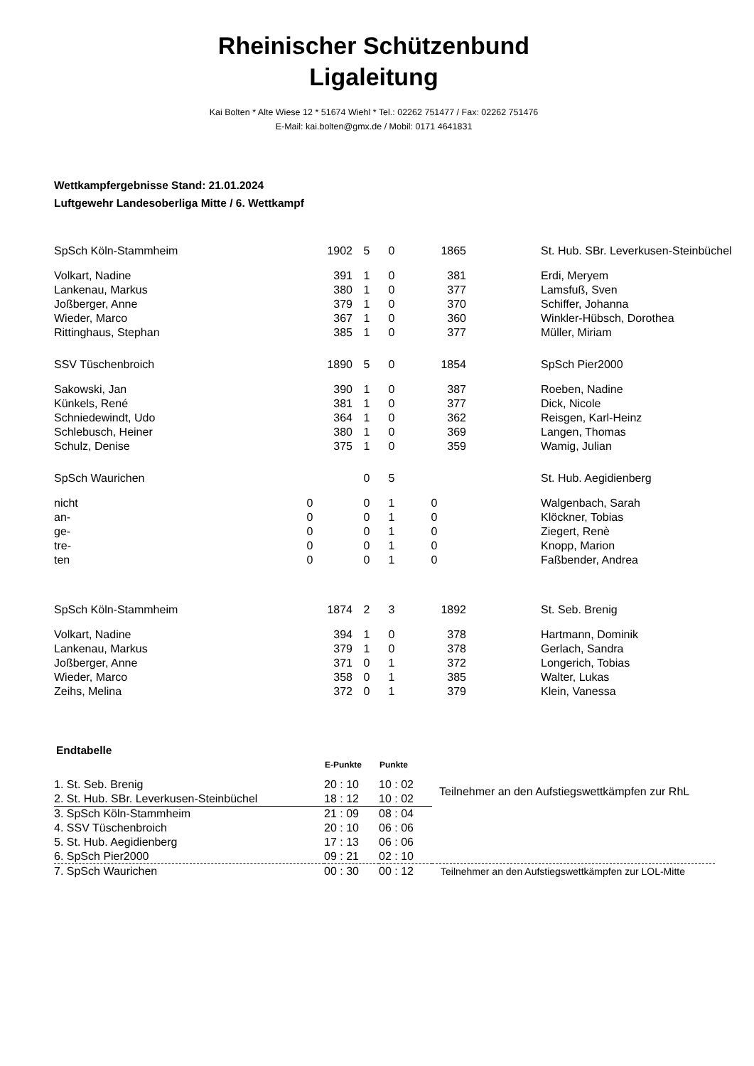Rheinischer Schützenbund
Ligaleitung
Kai Bolten * Alte Wiese 12 * 51674 Wiehl * Tel.: 02262 751477 / Fax: 02262 751476
E-Mail: kai.bolten@gmx.de / Mobil: 0171 4641831
Wettkampfergebnisse Stand: 21.01.2024
Luftgewehr Landesoberliga Mitte / 6. Wettkampf
| SpSch Köln-Stammheim | 1902 | 5 | 0 | 1865 | | St. Hub. SBr. Leverkusen-Steinbüchel |
| Volkart, Nadine | 391 | 1 | 0 | 381 | | Erdi, Meryem |
| Lankenau, Markus | 380 | 1 | 0 | 377 | | Lamsfuß, Sven |
| Joßberger, Anne | 379 | 1 | 0 | 370 | | Schiffer, Johanna |
| Wieder, Marco | 367 | 1 | 0 | 360 | | Winkler-Hübsch, Dorothea |
| Rittinghaus, Stephan | 385 | 1 | 0 | 377 | | Müller, Miriam |
| SSV Tüschenbroich | 1890 | 5 | 0 | 1854 | | SpSch Pier2000 |
| Sakowski, Jan | 390 | 1 | 0 | 387 | | Roeben, Nadine |
| Künkels, René | 381 | 1 | 0 | 377 | | Dick, Nicole |
| Schniedewindt, Udo | 364 | 1 | 0 | 362 | | Reisgen, Karl-Heinz |
| Schlebusch, Heiner | 380 | 1 | 0 | 369 | | Langen, Thomas |
| Schulz, Denise | 375 | 1 | 0 | 359 | | Wamig, Julian |
| SpSch Waurichen | | 0 | 5 | | | St. Hub. Aegidienberg |
| nicht | 0 | 0 | 1 | 0 | | Walgenbach, Sarah |
| an- | 0 | 0 | 1 | 0 | | Klöckner, Tobias |
| ge- | 0 | 0 | 1 | 0 | | Ziegert, Renè |
| tre- | 0 | 0 | 1 | 0 | | Knopp, Marion |
| ten | 0 | 0 | 1 | 0 | | Faßbender, Andrea |
| SpSch Köln-Stammheim | 1874 | 2 | 3 | 1892 | | St. Seb. Brenig |
| Volkart, Nadine | 394 | 1 | 0 | 378 | | Hartmann, Dominik |
| Lankenau, Markus | 379 | 1 | 0 | 378 | | Gerlach, Sandra |
| Joßberger, Anne | 371 | 0 | 1 | 372 | | Longerich, Tobias |
| Wieder, Marco | 358 | 0 | 1 | 385 | | Walter, Lukas |
| Zeihs, Melina | 372 | 0 | 1 | 379 | | Klein, Vanessa |
Endtabelle
| | E-Punkte | Punkte | |
| 1. St. Seb. Brenig | 20 : 10 | 10 : 02 | Teilnehmer an den Aufstiegswettkämpfen zur RhL |
| 2. St. Hub. SBr. Leverkusen-Steinbüchel | 18 : 12 | 10 : 02 | |
| 3. SpSch Köln-Stammheim | 21 : 09 | 08 : 04 | |
| 4. SSV Tüschenbroich | 20 : 10 | 06 : 06 | |
| 5. St. Hub. Aegidienberg | 17 : 13 | 06 : 06 | |
| 6. SpSch Pier2000 | 09 : 21 | 02 : 10 | |
| 7. SpSch Waurichen | 00 : 30 | 00 : 12 | Teilnehmer an den Aufstiegswettkämpfen zur LOL-Mitte |